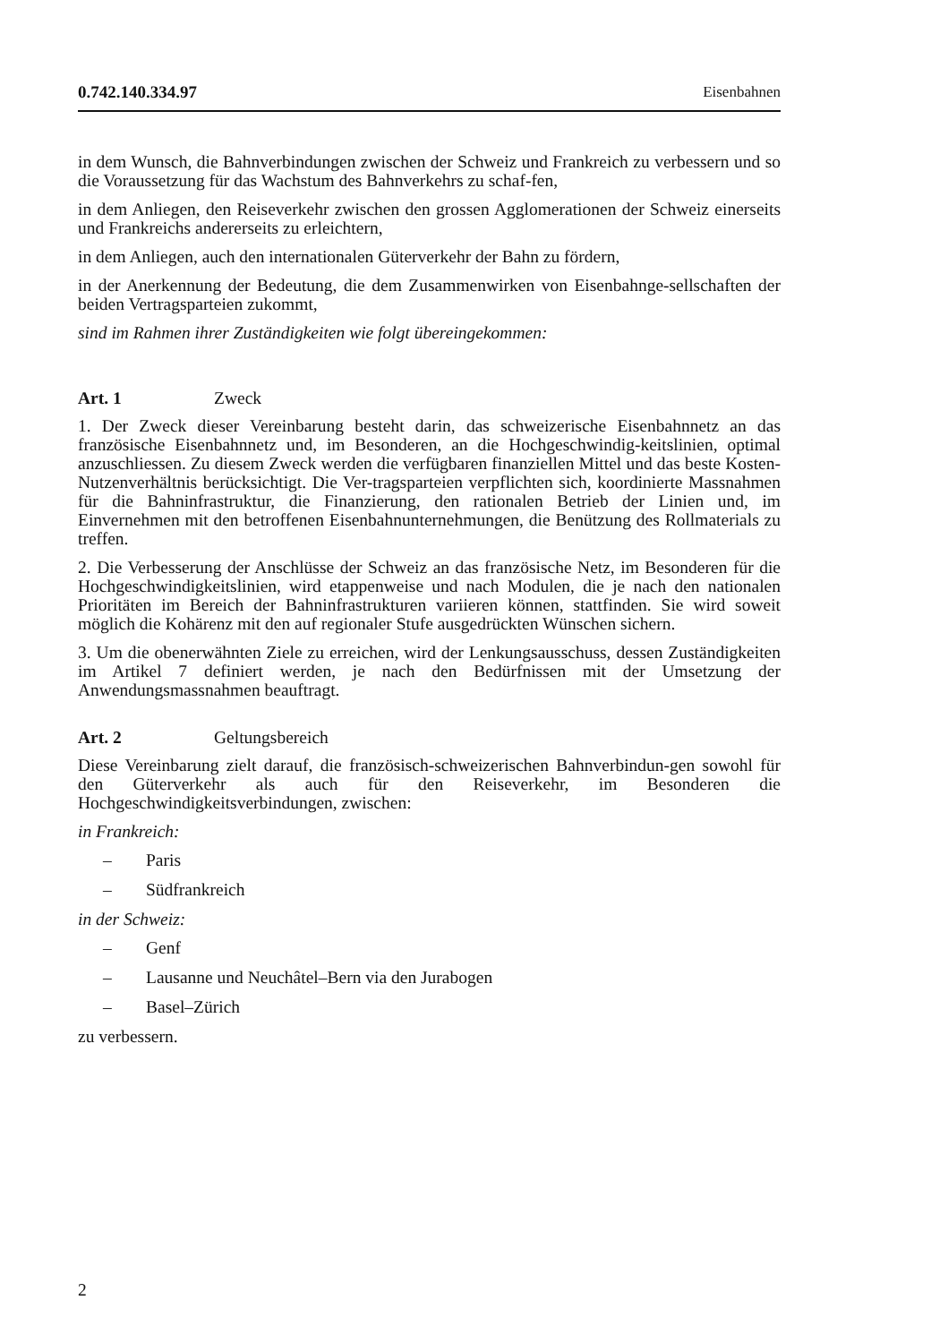0.742.140.334.97 Eisenbahnen
in dem Wunsch, die Bahnverbindungen zwischen der Schweiz und Frankreich zu verbessern und so die Voraussetzung für das Wachstum des Bahnverkehrs zu schaf-fen,
in dem Anliegen, den Reiseverkehr zwischen den grossen Agglomerationen der Schweiz einerseits und Frankreichs andererseits zu erleichtern,
in dem Anliegen, auch den internationalen Güterverkehr der Bahn zu fördern,
in der Anerkennung der Bedeutung, die dem Zusammenwirken von Eisenbahnge-sellschaften der beiden Vertragsparteien zukommt,
sind im Rahmen ihrer Zuständigkeiten wie folgt übereingekommen:
Art. 1 Zweck
1. Der Zweck dieser Vereinbarung besteht darin, das schweizerische Eisenbahnnetz an das französische Eisenbahnnetz und, im Besonderen, an die Hochgeschwindig-keitslinien, optimal anzuschliessen. Zu diesem Zweck werden die verfügbaren finanziellen Mittel und das beste Kosten-Nutzenverhältnis berücksichtigt. Die Ver-tragsparteien verpflichten sich, koordinierte Massnahmen für die Bahninfrastruktur, die Finanzierung, den rationalen Betrieb der Linien und, im Einvernehmen mit den betroffenen Eisenbahnunternehmungen, die Benützung des Rollmaterials zu treffen.
2. Die Verbesserung der Anschlüsse der Schweiz an das französische Netz, im Besonderen für die Hochgeschwindigkeitslinien, wird etappenweise und nach Modulen, die je nach den nationalen Prioritäten im Bereich der Bahninfrastrukturen variieren können, stattfinden. Sie wird soweit möglich die Kohärenz mit den auf regionaler Stufe ausgedrückten Wünschen sichern.
3. Um die obenerwähnten Ziele zu erreichen, wird der Lenkungsausschuss, dessen Zuständigkeiten im Artikel 7 definiert werden, je nach den Bedürfnissen mit der Umsetzung der Anwendungsmassnahmen beauftragt.
Art. 2 Geltungsbereich
Diese Vereinbarung zielt darauf, die französisch-schweizerischen Bahnverbindun-gen sowohl für den Güterverkehr als auch für den Reiseverkehr, im Besonderen die Hochgeschwindigkeitsverbindungen, zwischen:
in Frankreich:
– Paris
– Südfrankreich
in der Schweiz:
– Genf
– Lausanne und Neuchâtel–Bern via den Jurabogen
– Basel–Zürich
zu verbessern.
2